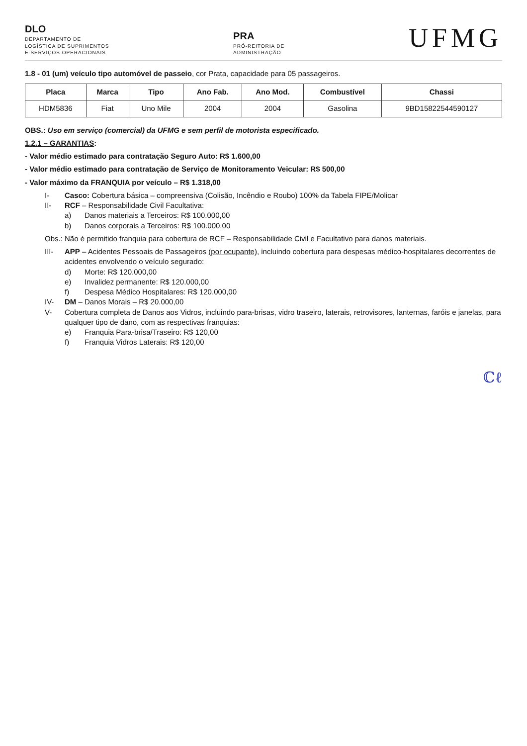DLO
DEPARTAMENTO DE
LOGÍSTICA DE SUPRIMENTOS
E SERVIÇOS OPERACIONAIS
PRA
PRÓ-REITORIA DE
ADMINISTRAÇÃO
UFMG
1.8 - 01 (um) veículo tipo automóvel de passeio, cor Prata, capacidade para 05 passageiros.
| Placa | Marca | Tipo | Ano Fab. | Ano Mod. | Combustível | Chassi |
| --- | --- | --- | --- | --- | --- | --- |
| HDM5836 | Fiat | Uno Mile | 2004 | 2004 | Gasolina | 9BD15822544590127 |
OBS.: Uso em serviço (comercial) da UFMG e sem perfil de motorista especificado.
1.2.1 – GARANTIAS:
- Valor médio estimado para contratação Seguro Auto: R$ 1.600,00
- Valor médio estimado para contratação de Serviço de Monitoramento Veicular: R$ 500,00
- Valor máximo da FRANQUIA por veículo – R$ 1.318,00
I- Casco: Cobertura básica – compreensiva (Colisão, Incêndio e Roubo) 100% da Tabela FIPE/Molicar
II- RCF – Responsabilidade Civil Facultativa:
a) Danos materiais a Terceiros: R$ 100.000,00
b) Danos corporais a Terceiros: R$ 100.000,00
Obs.: Não é permitido franquia para cobertura de RCF – Responsabilidade Civil e Facultativo para danos materiais.
III- APP – Acidentes Pessoais de Passageiros (por ocupante), incluindo cobertura para despesas médico-hospitalares decorrentes de acidentes envolvendo o veículo segurado:
d) Morte: R$ 120.000,00
e) Invalidez permanente: R$ 120.000,00
f) Despesa Médico Hospitalares: R$ 120.000,00
IV- DM – Danos Morais – R$ 20.000,00
V- Cobertura completa de Danos aos Vidros, incluindo para-brisas, vidro traseiro, laterais, retrovisores, lanternas, faróis e janelas, para qualquer tipo de dano, com as respectivas franquias:
e) Franquia Para-brisa/Traseiro: R$ 120,00
f) Franquia Vidros Laterais: R$ 120,00
ℂℓ